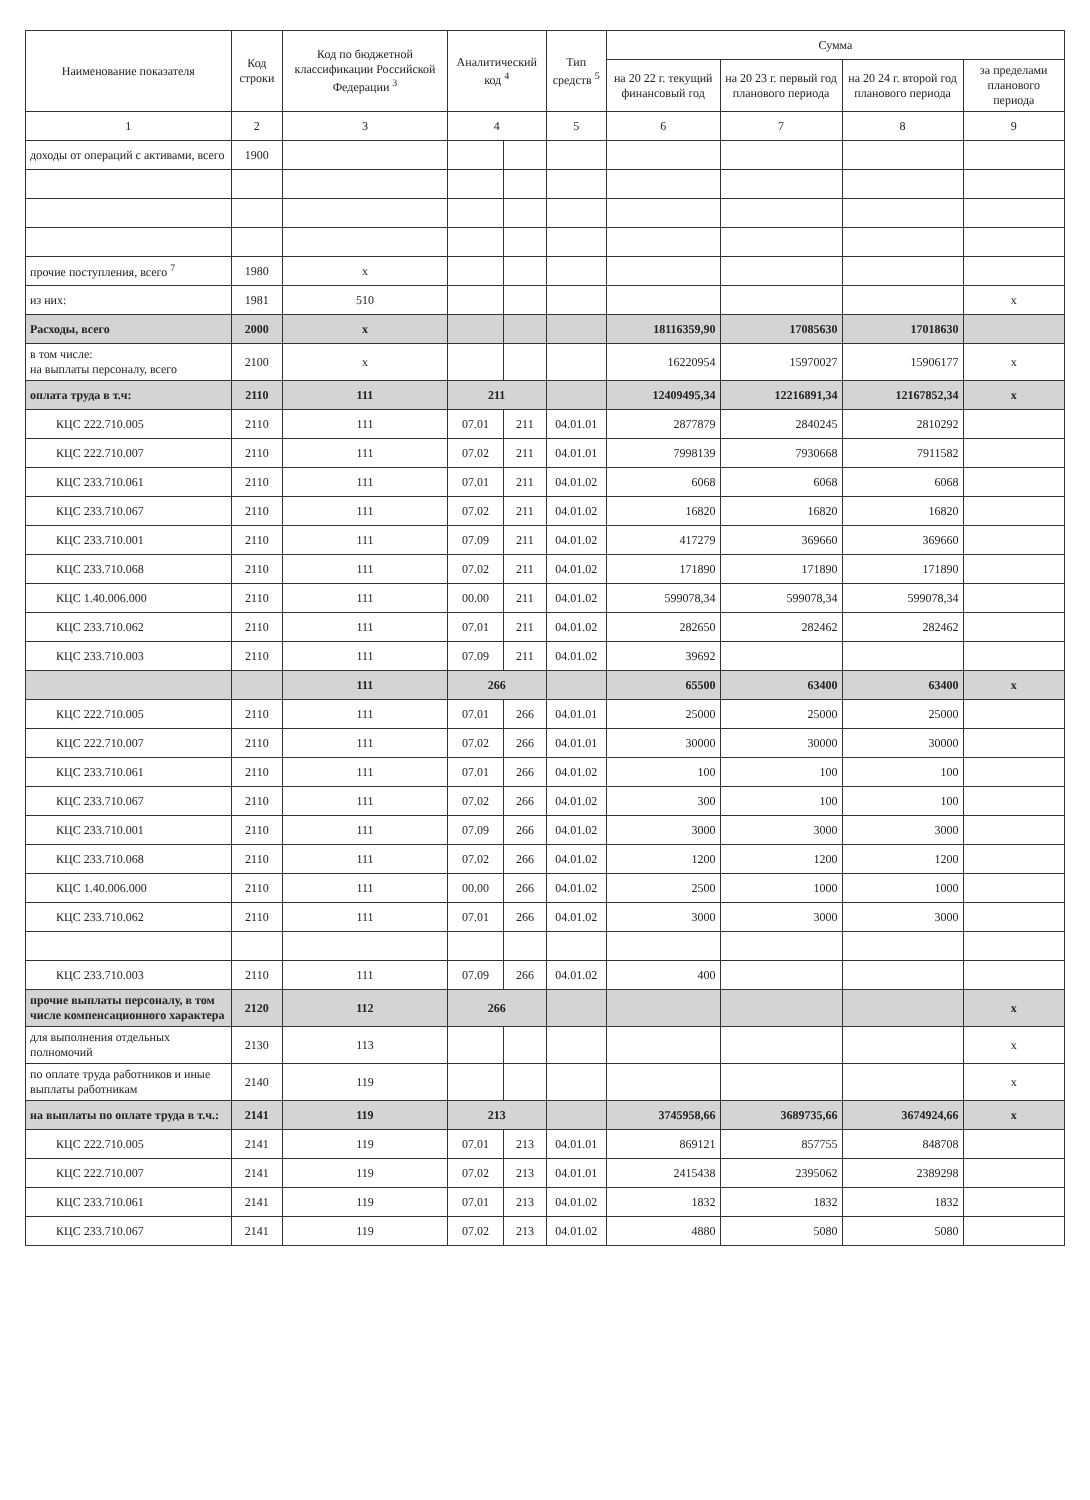| Наименование показателя | Код строки | Код по бюджетной классификации Российской Федерации <sup>3</sup> | Аналитический код <sup>4</sup> | | Тип средств <sup>5</sup> | Сумма | | | |
| --- | --- | --- | --- | --- | --- | --- | --- | --- | --- |
| | | | | | | на 20 22 г. текущий финансовый год | на 20 23 г. первый год планового периода | на 20 24 г. второй год планового периода | за пределами планового периода |
| 1 | 2 | 3 | 4 | | 5 | 6 | 7 | 8 | 9 |
| доходы от операций с активами, всего | 1900 | | | | | | | | |
| прочие поступления, всего <sup>7</sup> | 1980 | x | | | | | | | |
| из них: | 1981 | 510 | | | | | | | x |
| Расходы, всего | 2000 | x | | | | 18116359,90 | 17085630 | 17018630 | |
| в том числе: на выплаты персоналу, всего | 2100 | x | | | | 16220954 | 15970027 | 15906177 | x |
| оплата труда в т.ч: | 2110 | 111 | 211 | | | 12409495,34 | 12216891,34 | 12167852,34 | x |
| КЦС 222.710.005 | 2110 | 111 | 07.01 | 211 | 04.01.01 | 2877879 | 2840245 | 2810292 | |
| КЦС 222.710.007 | 2110 | 111 | 07.02 | 211 | 04.01.01 | 7998139 | 7930668 | 7911582 | |
| КЦС 233.710.061 | 2110 | 111 | 07.01 | 211 | 04.01.02 | 6068 | 6068 | 6068 | |
| КЦС 233.710.067 | 2110 | 111 | 07.02 | 211 | 04.01.02 | 16820 | 16820 | 16820 | |
| КЦС 233.710.001 | 2110 | 111 | 07.09 | 211 | 04.01.02 | 417279 | 369660 | 369660 | |
| КЦС 233.710.068 | 2110 | 111 | 07.02 | 211 | 04.01.02 | 171890 | 171890 | 171890 | |
| КЦС 1.40.006.000 | 2110 | 111 | 00.00 | 211 | 04.01.02 | 599078,34 | 599078,34 | 599078,34 | |
| КЦС 233.710.062 | 2110 | 111 | 07.01 | 211 | 04.01.02 | 282650 | 282462 | 282462 | |
| КЦС 233.710.003 | 2110 | 111 | 07.09 | 211 | 04.01.02 | 39692 | | | |
| | | 111 | 266 | | | 65500 | 63400 | 63400 | x |
| КЦС 222.710.005 | 2110 | 111 | 07.01 | 266 | 04.01.01 | 25000 | 25000 | 25000 | |
| КЦС 222.710.007 | 2110 | 111 | 07.02 | 266 | 04.01.01 | 30000 | 30000 | 30000 | |
| КЦС 233.710.061 | 2110 | 111 | 07.01 | 266 | 04.01.02 | 100 | 100 | 100 | |
| КЦС 233.710.067 | 2110 | 111 | 07.02 | 266 | 04.01.02 | 300 | 100 | 100 | |
| КЦС 233.710.001 | 2110 | 111 | 07.09 | 266 | 04.01.02 | 3000 | 3000 | 3000 | |
| КЦС 233.710.068 | 2110 | 111 | 07.02 | 266 | 04.01.02 | 1200 | 1200 | 1200 | |
| КЦС 1.40.006.000 | 2110 | 111 | 00.00 | 266 | 04.01.02 | 2500 | 1000 | 1000 | |
| КЦС 233.710.062 | 2110 | 111 | 07.01 | 266 | 04.01.02 | 3000 | 3000 | 3000 | |
| КЦС 233.710.003 | 2110 | 111 | 07.09 | 266 | 04.01.02 | 400 | | | |
| прочие выплаты персоналу, в том числе компенсационного характера | 2120 | 112 | 266 | | | | | | x |
| для выполнения отдельных полномочий | 2130 | 113 | | | | | | | x |
| по оплате труда работников и иные выплаты работникам | 2140 | 119 | | | | | | | x |
| на выплаты по оплате труда в т.ч.: | 2141 | 119 | 213 | | | 3745958,66 | 3689735,66 | 3674924,66 | x |
| КЦС 222.710.005 | 2141 | 119 | 07.01 | 213 | 04.01.01 | 869121 | 857755 | 848708 | |
| КЦС 222.710.007 | 2141 | 119 | 07.02 | 213 | 04.01.01 | 2415438 | 2395062 | 2389298 | |
| КЦС 233.710.061 | 2141 | 119 | 07.01 | 213 | 04.01.02 | 1832 | 1832 | 1832 | |
| КЦС 233.710.067 | 2141 | 119 | 07.02 | 213 | 04.01.02 | 4880 | 5080 | 5080 | |